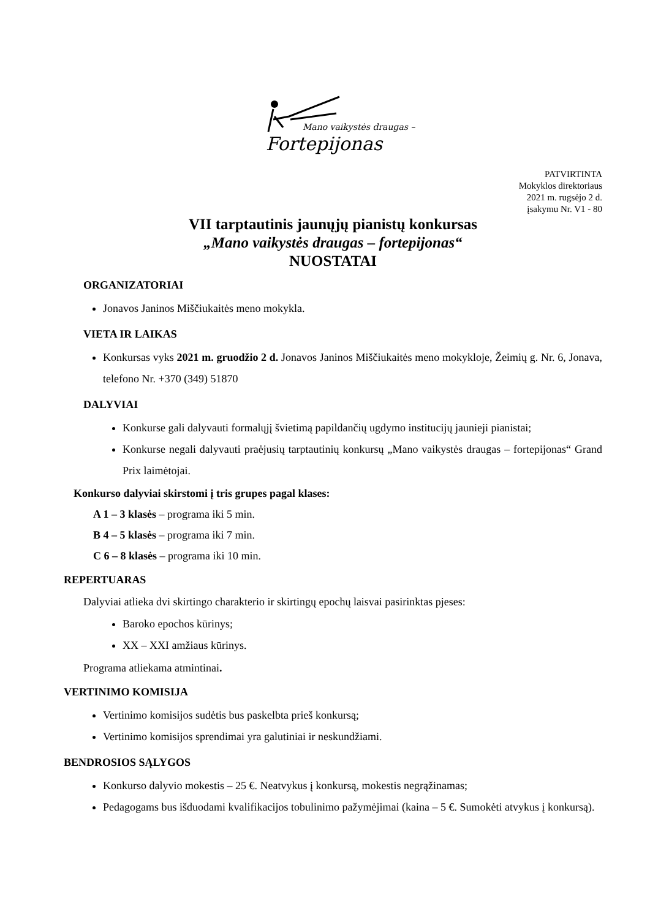Mano vaikystės draugas –
Fortepijonas
PATVIRTINTA
Mokyklos direktoriaus
2021 m. rugsėjo 2 d.
įsakymu Nr. V1 - 80
VII tarptautinis jaunųjų pianistų konkursas
„Mano vaikystės draugas – fortepijonas“
NUOSTATAI
ORGANIZATORIAI
Jonavos Janinos Miščiukaitės meno mokykla.
VIETA IR LAIKAS
Konkursas vyks 2021 m. gruodžio 2 d. Jonavos Janinos Miščiukaitės meno mokykloje, Žeimių g. Nr. 6, Jonava, telefono Nr. +370 (349) 51870
DALYVIAI
Konkurse gali dalyvauti formalųjį švietimą papildančių ugdymo institucijų jaunieji pianistai;
Konkurse negali dalyvauti praėjusių tarptautinių konkursų „Mano vaikystės draugas – fortepijonas“ Grand Prix laimėtojai.
Konkurso dalyviai skirstomi į tris grupes pagal klases:
A 1 – 3 klasės – programa iki 5 min.
B 4 – 5 klasės – programa iki 7 min.
C 6 – 8 klasės – programa iki 10 min.
REPERTUARAS
Dalyviai atlieka dvi skirtingo charakterio ir skirtingų epochų laisvai pasirinktas pjeses:
Baroko epochos kūrinys;
XX – XXI amžiaus kūrinys.
Programa atliekama atmintinai.
VERTINIMO KOMISIJA
Vertinimo komisijos sudėtis bus paskelbta prieš konkursą;
Vertinimo komisijos sprendimai yra galutiniai ir neskundžiami.
BENDROSIOS SĄLYGOS
Konkurso dalyvio mokestis – 25 €. Neatvykus į konkursą, mokestis negrąžinamas;
Pedagogams bus išduodami kvalifikacijos tobulinimo pažymėjimai (kaina – 5 €. Sumokėti atvykus į konkursą).